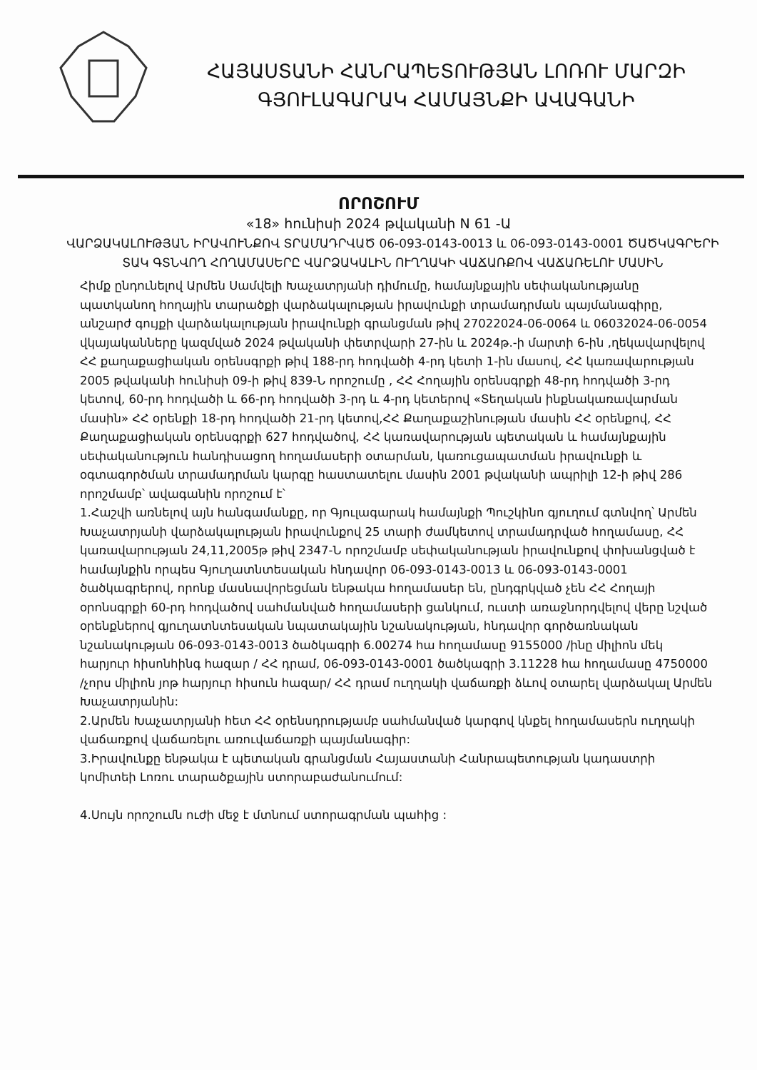ՀԱՅԱՍՏԱՆԻ ՀԱՆՐԱՊԵՏՈՒԹՅԱՆ ԼՈՌՈՒ ՄԱՐԶԻ
ԳՅՈՒԼԱԳԱՐԱԿ ՀԱՄԱՅՆՔԻ ԱՎԱԳԱՆԻ
ՈՐՈՇՈՒՄ
«18» հունիսի 2024 թվականի N 61 -Ա
ՎԱՐՁԱԿԱԼՈՒԹՅԱՆ ԻՐԱՎՈՒՆՔՈՎ ՏՐԱՄԱԴՐՎԱԾ 06-093-0143-0013 և 06-093-0143-0001 ԾԱԾԿԱԳՐԵՐԻ ՏԱԿ ԳՏՆՎՈՂ ՀՈՂԱՄԱՍԵՐԸ ՎԱՐՁԱԿԱԼԻՆ ՈՒՂՂԱԿԻ ՎԱՃԱՌՔՈՎ ՎԱՃԱՌԵԼՈՒ ՄԱՍԻՆ
Հիմք ընդունելով Արմեն Սամվելի Խաչատրյանի դիմումը, համայնքային սեփականությանը պատկանող հողային տարածքի վարձակալության իրավունքի տրամադրման պայմանագիրը, անշարժ գույքի վարձակալության իրավունքի գրանցման թիվ 27022024-06-0064 և 06032024-06-0054 վկայականները կազմված 2024 թվականի փետրվարի 27-ին և 2024թ.-ի մարտի 6-ին ,ղեկավարվելով ՀՀ քաղաքացիական օրենսգրքի թիվ 188-րդ հոդվածի 4-րդ կետի 1-ին մասով, ՀՀ կառավարության 2005 թվականի հունիսի 09-ի թիվ 839-Ն որոշումը , ՀՀ Հողային օրենսգրքի 48-րդ հոդվածի 3-րդ կետով, 60-րդ հոդվածի և 66-րդ հոդվածի 3-րդ և 4-րդ կետերով «Տեղական ինքնակառավարման մասին» ՀՀ օրենքի 18-րդ հոդվածի 21-րդ կետով,ՀՀ Քաղաքաշինության մասին ՀՀ օրենքով, ՀՀ Քաղաքացիական օրենսգրքի 627 հոդվածով, ՀՀ կառավարության պետական և համայնքային սեփականություն հանդիսացող հողամասերի օտարման, կառուցապատման իրավունքի և օգտագործման տրամադրման կարգը հաստատելու մասին 2001 թվականի ապրիլի 12-ի թիվ 286 որոշմամբ՝ ավագանին որոշում է՝
1.Հաշվի առնելով այն հանգամանքը, որ Գյուլագարակ համայնքի Պուշկինո գյուղում գտնվող՝ Արմեն Խաչատրյանի վարձակալության իրավունքով 25 տարի ժամկետով տրամադրված հողամասը, ՀՀ կառավարության 24,11,2005թ թիվ 2347-Ն որոշմամբ սեփականության իրավունքով փոխանցված է համայնքին որպես Գյուղատնտեսական հնդավոր 06-093-0143-0013 և 06-093-0143-0001 ծածկագրերով, որոնք մասնավորեցման ենթակա հողամասեր են, ընդգրկված չեն ՀՀ Հողայի օրոնսգրքի 60-րդ հոդվածով սահմանված հողամասերի ցանկում, ուստի առաջնորդվելով վերը նշված օրենքներով գյուղատնտեսական նպատակային նշանակության, հնդավոր գործառնական նշանակության 06-093-0143-0013 ծածկագրի 6.00274 հա հողամասը 9155000 /ինը միլիոն մեկ հարյուր հիսոնհինգ հազար / ՀՀ դրամ, 06-093-0143-0001 ծածկագրի 3.11228 հա հողամասը 4750000 /չորս միլիոն յոթ հարյուր հիսուն հազար/ ՀՀ դրամ ուղղակի վաճառքի ձևով օտարել վարձակալ Արմեն Խաչատրյանին:
2.Արմեն Խաչատրյանի հետ ՀՀ օրենսդրությամբ սահմանված կարգով կնքել հողամասերն ուղղակի վաճառքով վաճառելու առուվաճառքի պայմանագիր:
3.Իրավունքը ենթակա է պետական գրանցման Հայաստանի Հանրապետության կադաստրի կոմիտեի Լոռու տարածքային ստորաբաժանումում:
4.Սույն որոշումն ուժի մեջ է մտնում ստորագրման պահից :